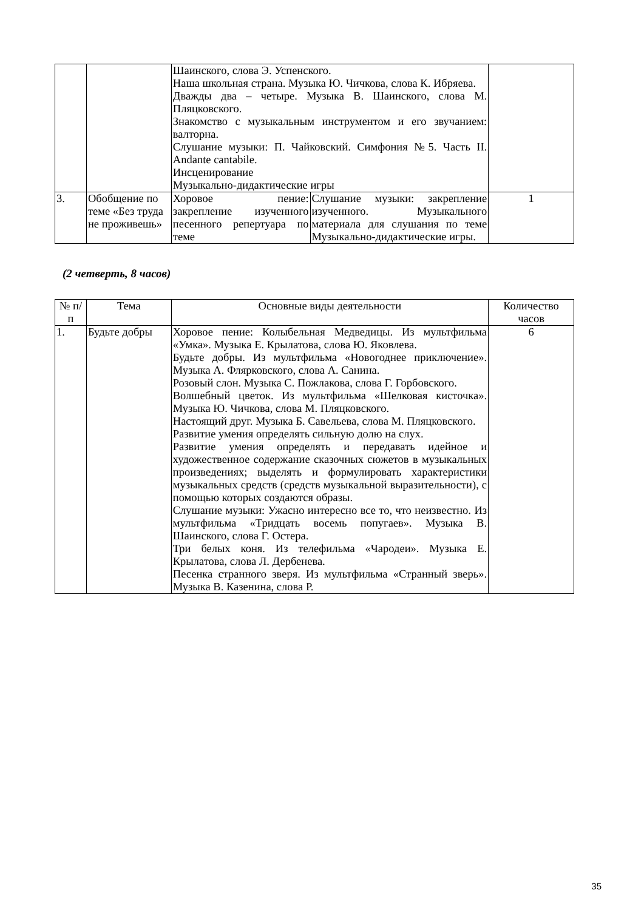| | | Шаинского, слова Э. Успенского. Наша школьная страна. Музыка Ю. Чичкова, слова К. Ибряева. Дважды два – четыре. Музыка В. Шаинского, слова М. Пляцковского. Знакомство с музыкальным инструментом и его звучанием: валторна. Слушание музыки: П. Чайковский. Симфония №5. Часть II. Andante cantabile. Инсценирование Музыкально-дидактические игры | | |
| 3. | Обобщение по теме «Без труда не проживешь» | Хоровое пение: закрепление изученного песенного репертуара по теме | Слушание музыки: закрепление изученного. Музыкального материала для слушания по теме Музыкально-дидактические игры. | 1 |
(2 четверть, 8 часов)
| № п/п | Тема | Основные виды деятельности | Количество часов |
| --- | --- | --- | --- |
| 1. | Будьте добры | Хоровое пение: Колыбельная Медведицы. Из мультфильма «Умка». Музыка Е. Крылатова, слова Ю. Яковлева. Будьте добры. Из мультфильма «Новогоднее приключение». Музыка А. Флярковского, слова А. Санина. Розовый слон. Музыка С. Пожлакова, слова Г. Горбовского. Волшебный цветок. Из мультфильма «Шелковая кисточка». Музыка Ю. Чичкова, слова М. Пляцковского. Настоящий друг. Музыка Б. Савельева, слова М. Пляцковского. Развитие умения определять сильную долю на слух. Развитие умения определять и передавать идейное и художественное содержание сказочных сюжетов в музыкальных произведениях; выделять и формулировать характеристики музыкальных средств (средств музыкальной выразительности), с помощью которых создаются образы. Слушание музыки: Ужасно интересно все то, что неизвестно. Из мультфильма «Тридцать восемь попугаев». Музыка В. Шаинского, слова Г. Остера. Три белых коня. Из телефильма «Чародеи». Музыка Е. Крылатова, слова Л. Дербенева. Песенка странного зверя. Из мультфильма «Странный зверь». Музыка В. Казенина, слова Р. | 6 |
35